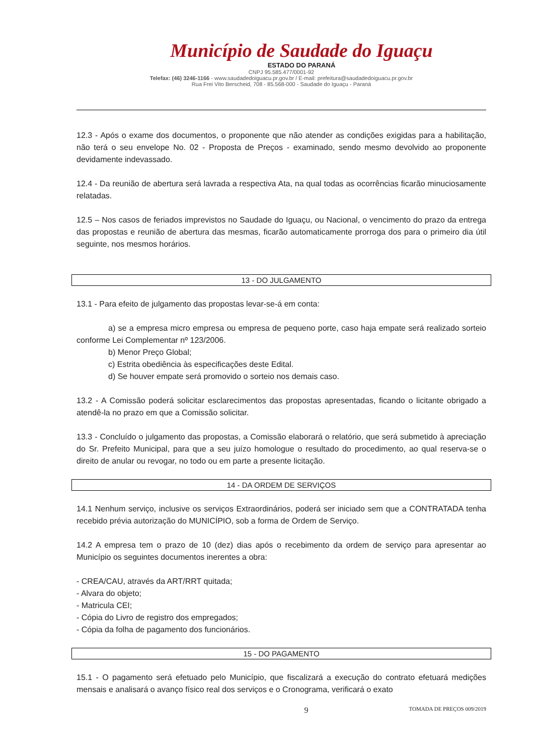Município de Saudade do Iguaçu
ESTADO DO PARANÁ
CNPJ 95.585.477/0001-92
Telefax: (46) 3246-1166 - www.saudadedoiguacu.pr.gov.br / E-mail: prefeitura@saudadedoiguacu.pr.gov.br
Rua Frei Vito Berscheid, 708 - 85.568-000 - Saudade do Iguaçu - Paraná
12.3 - Após o exame dos documentos, o proponente que não atender as condições exigidas para a habilitação, não terá o seu envelope No. 02 - Proposta de Preços - examinado, sendo mesmo devolvido ao proponente devidamente indevassado.
12.4 - Da reunião de abertura será lavrada a respectiva Ata, na qual todas as ocorrências ficarão minuciosamente relatadas.
12.5 – Nos casos de feriados imprevistos no Saudade do Iguaçu, ou Nacional, o vencimento do prazo da entrega das propostas e reunião de abertura das mesmas, ficarão automaticamente prorroga dos para o primeiro dia útil seguinte, nos mesmos horários.
13 - DO JULGAMENTO
13.1 - Para efeito de julgamento das propostas levar-se-á em conta:
a) se a empresa micro empresa ou empresa de pequeno porte, caso haja empate será realizado sorteio conforme Lei Complementar nº 123/2006.
b) Menor Preço Global;
c) Estrita obediência às especificações deste Edital.
d) Se houver empate será promovido o sorteio nos demais caso.
13.2 - A Comissão poderá solicitar esclarecimentos das propostas apresentadas, ficando o licitante obrigado a atendê-la no prazo em que a Comissão solicitar.
13.3 - Concluído o julgamento das propostas, a Comissão elaborará o relatório, que será submetido à apreciação do Sr. Prefeito Municipal, para que a seu juízo homologue o resultado do procedimento, ao qual reserva-se o direito de anular ou revogar, no todo ou em parte a presente licitação.
14 - DA ORDEM DE SERVIÇOS
14.1 Nenhum serviço, inclusive os serviços Extraordinários, poderá ser iniciado sem que a CONTRATADA tenha recebido prévia autorização do MUNICÍPIO, sob a forma de Ordem de Serviço.
14.2 A empresa tem o prazo de 10 (dez) dias após o recebimento da ordem de serviço para apresentar ao Município os seguintes documentos inerentes a obra:
- CREA/CAU, através da ART/RRT quitada;
- Alvara do objeto;
- Matricula CEI;
- Cópia do Livro de registro dos empregados;
- Cópia da folha de pagamento dos funcionários.
15 - DO PAGAMENTO
15.1 - O pagamento será efetuado pelo Município, que fiscalizará a execução do contrato efetuará medições mensais e analisará o avanço físico real dos serviços e o Cronograma, verificará o exato
9 TOMADA DE PREÇOS 009/2019